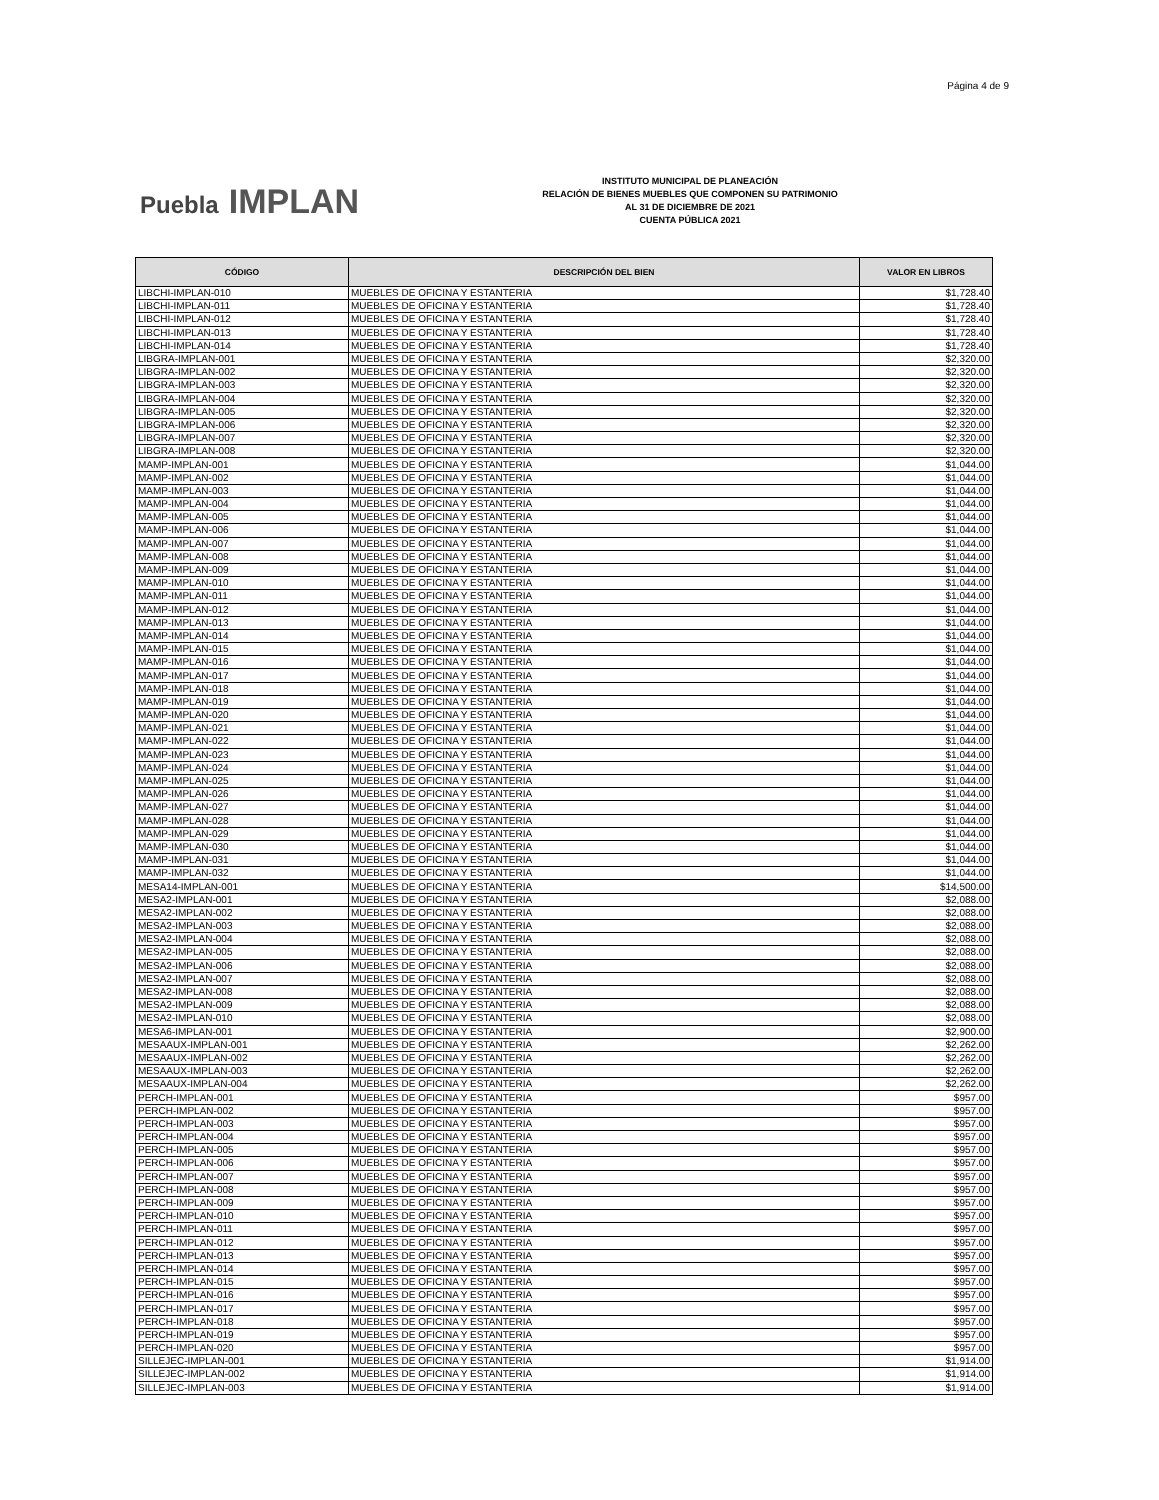Página 4 de 9
Puebla IMPLAN
INSTITUTO MUNICIPAL DE PLANEACIÓN
RELACIÓN DE BIENES MUEBLES QUE COMPONEN SU PATRIMONIO
AL 31 DE DICIEMBRE DE 2021
CUENTA PÚBLICA 2021
| CÓDIGO | DESCRIPCIÓN DEL BIEN | VALOR EN LIBROS |
| --- | --- | --- |
| LIBCHI-IMPLAN-010 | MUEBLES DE OFICINA Y ESTANTERIA | $1,728.40 |
| LIBCHI-IMPLAN-011 | MUEBLES DE OFICINA Y ESTANTERIA | $1,728.40 |
| LIBCHI-IMPLAN-012 | MUEBLES DE OFICINA Y ESTANTERIA | $1,728.40 |
| LIBCHI-IMPLAN-013 | MUEBLES DE OFICINA Y ESTANTERIA | $1,728.40 |
| LIBCHI-IMPLAN-014 | MUEBLES DE OFICINA Y ESTANTERIA | $1,728.40 |
| LIBGRA-IMPLAN-001 | MUEBLES DE OFICINA Y ESTANTERIA | $2,320.00 |
| LIBGRA-IMPLAN-002 | MUEBLES DE OFICINA Y ESTANTERIA | $2,320.00 |
| LIBGRA-IMPLAN-003 | MUEBLES DE OFICINA Y ESTANTERIA | $2,320.00 |
| LIBGRA-IMPLAN-004 | MUEBLES DE OFICINA Y ESTANTERIA | $2,320.00 |
| LIBGRA-IMPLAN-005 | MUEBLES DE OFICINA Y ESTANTERIA | $2,320.00 |
| LIBGRA-IMPLAN-006 | MUEBLES DE OFICINA Y ESTANTERIA | $2,320.00 |
| LIBGRA-IMPLAN-007 | MUEBLES DE OFICINA Y ESTANTERIA | $2,320.00 |
| LIBGRA-IMPLAN-008 | MUEBLES DE OFICINA Y ESTANTERIA | $2,320.00 |
| MAMP-IMPLAN-001 | MUEBLES DE OFICINA Y ESTANTERIA | $1,044.00 |
| MAMP-IMPLAN-002 | MUEBLES DE OFICINA Y ESTANTERIA | $1,044.00 |
| MAMP-IMPLAN-003 | MUEBLES DE OFICINA Y ESTANTERIA | $1,044.00 |
| MAMP-IMPLAN-004 | MUEBLES DE OFICINA Y ESTANTERIA | $1,044.00 |
| MAMP-IMPLAN-005 | MUEBLES DE OFICINA Y ESTANTERIA | $1,044.00 |
| MAMP-IMPLAN-006 | MUEBLES DE OFICINA Y ESTANTERIA | $1,044.00 |
| MAMP-IMPLAN-007 | MUEBLES DE OFICINA Y ESTANTERIA | $1,044.00 |
| MAMP-IMPLAN-008 | MUEBLES DE OFICINA Y ESTANTERIA | $1,044.00 |
| MAMP-IMPLAN-009 | MUEBLES DE OFICINA Y ESTANTERIA | $1,044.00 |
| MAMP-IMPLAN-010 | MUEBLES DE OFICINA Y ESTANTERIA | $1,044.00 |
| MAMP-IMPLAN-011 | MUEBLES DE OFICINA Y ESTANTERIA | $1,044.00 |
| MAMP-IMPLAN-012 | MUEBLES DE OFICINA Y ESTANTERIA | $1,044.00 |
| MAMP-IMPLAN-013 | MUEBLES DE OFICINA Y ESTANTERIA | $1,044.00 |
| MAMP-IMPLAN-014 | MUEBLES DE OFICINA Y ESTANTERIA | $1,044.00 |
| MAMP-IMPLAN-015 | MUEBLES DE OFICINA Y ESTANTERIA | $1,044.00 |
| MAMP-IMPLAN-016 | MUEBLES DE OFICINA Y ESTANTERIA | $1,044.00 |
| MAMP-IMPLAN-017 | MUEBLES DE OFICINA Y ESTANTERIA | $1,044.00 |
| MAMP-IMPLAN-018 | MUEBLES DE OFICINA Y ESTANTERIA | $1,044.00 |
| MAMP-IMPLAN-019 | MUEBLES DE OFICINA Y ESTANTERIA | $1,044.00 |
| MAMP-IMPLAN-020 | MUEBLES DE OFICINA Y ESTANTERIA | $1,044.00 |
| MAMP-IMPLAN-021 | MUEBLES DE OFICINA Y ESTANTERIA | $1,044.00 |
| MAMP-IMPLAN-022 | MUEBLES DE OFICINA Y ESTANTERIA | $1,044.00 |
| MAMP-IMPLAN-023 | MUEBLES DE OFICINA Y ESTANTERIA | $1,044.00 |
| MAMP-IMPLAN-024 | MUEBLES DE OFICINA Y ESTANTERIA | $1,044.00 |
| MAMP-IMPLAN-025 | MUEBLES DE OFICINA Y ESTANTERIA | $1,044.00 |
| MAMP-IMPLAN-026 | MUEBLES DE OFICINA Y ESTANTERIA | $1,044.00 |
| MAMP-IMPLAN-027 | MUEBLES DE OFICINA Y ESTANTERIA | $1,044.00 |
| MAMP-IMPLAN-028 | MUEBLES DE OFICINA Y ESTANTERIA | $1,044.00 |
| MAMP-IMPLAN-029 | MUEBLES DE OFICINA Y ESTANTERIA | $1,044.00 |
| MAMP-IMPLAN-030 | MUEBLES DE OFICINA Y ESTANTERIA | $1,044.00 |
| MAMP-IMPLAN-031 | MUEBLES DE OFICINA Y ESTANTERIA | $1,044.00 |
| MAMP-IMPLAN-032 | MUEBLES DE OFICINA Y ESTANTERIA | $1,044.00 |
| MESA14-IMPLAN-001 | MUEBLES DE OFICINA Y ESTANTERIA | $14,500.00 |
| MESA2-IMPLAN-001 | MUEBLES DE OFICINA Y ESTANTERIA | $2,088.00 |
| MESA2-IMPLAN-002 | MUEBLES DE OFICINA Y ESTANTERIA | $2,088.00 |
| MESA2-IMPLAN-003 | MUEBLES DE OFICINA Y ESTANTERIA | $2,088.00 |
| MESA2-IMPLAN-004 | MUEBLES DE OFICINA Y ESTANTERIA | $2,088.00 |
| MESA2-IMPLAN-005 | MUEBLES DE OFICINA Y ESTANTERIA | $2,088.00 |
| MESA2-IMPLAN-006 | MUEBLES DE OFICINA Y ESTANTERIA | $2,088.00 |
| MESA2-IMPLAN-007 | MUEBLES DE OFICINA Y ESTANTERIA | $2,088.00 |
| MESA2-IMPLAN-008 | MUEBLES DE OFICINA Y ESTANTERIA | $2,088.00 |
| MESA2-IMPLAN-009 | MUEBLES DE OFICINA Y ESTANTERIA | $2,088.00 |
| MESA2-IMPLAN-010 | MUEBLES DE OFICINA Y ESTANTERIA | $2,088.00 |
| MESA6-IMPLAN-001 | MUEBLES DE OFICINA Y ESTANTERIA | $2,900.00 |
| MESAAUX-IMPLAN-001 | MUEBLES DE OFICINA Y ESTANTERIA | $2,262.00 |
| MESAAUX-IMPLAN-002 | MUEBLES DE OFICINA Y ESTANTERIA | $2,262.00 |
| MESAAUX-IMPLAN-003 | MUEBLES DE OFICINA Y ESTANTERIA | $2,262.00 |
| MESAAUX-IMPLAN-004 | MUEBLES DE OFICINA Y ESTANTERIA | $2,262.00 |
| PERCH-IMPLAN-001 | MUEBLES DE OFICINA Y ESTANTERIA | $957.00 |
| PERCH-IMPLAN-002 | MUEBLES DE OFICINA Y ESTANTERIA | $957.00 |
| PERCH-IMPLAN-003 | MUEBLES DE OFICINA Y ESTANTERIA | $957.00 |
| PERCH-IMPLAN-004 | MUEBLES DE OFICINA Y ESTANTERIA | $957.00 |
| PERCH-IMPLAN-005 | MUEBLES DE OFICINA Y ESTANTERIA | $957.00 |
| PERCH-IMPLAN-006 | MUEBLES DE OFICINA Y ESTANTERIA | $957.00 |
| PERCH-IMPLAN-007 | MUEBLES DE OFICINA Y ESTANTERIA | $957.00 |
| PERCH-IMPLAN-008 | MUEBLES DE OFICINA Y ESTANTERIA | $957.00 |
| PERCH-IMPLAN-009 | MUEBLES DE OFICINA Y ESTANTERIA | $957.00 |
| PERCH-IMPLAN-010 | MUEBLES DE OFICINA Y ESTANTERIA | $957.00 |
| PERCH-IMPLAN-011 | MUEBLES DE OFICINA Y ESTANTERIA | $957.00 |
| PERCH-IMPLAN-012 | MUEBLES DE OFICINA Y ESTANTERIA | $957.00 |
| PERCH-IMPLAN-013 | MUEBLES DE OFICINA Y ESTANTERIA | $957.00 |
| PERCH-IMPLAN-014 | MUEBLES DE OFICINA Y ESTANTERIA | $957.00 |
| PERCH-IMPLAN-015 | MUEBLES DE OFICINA Y ESTANTERIA | $957.00 |
| PERCH-IMPLAN-016 | MUEBLES DE OFICINA Y ESTANTERIA | $957.00 |
| PERCH-IMPLAN-017 | MUEBLES DE OFICINA Y ESTANTERIA | $957.00 |
| PERCH-IMPLAN-018 | MUEBLES DE OFICINA Y ESTANTERIA | $957.00 |
| PERCH-IMPLAN-019 | MUEBLES DE OFICINA Y ESTANTERIA | $957.00 |
| PERCH-IMPLAN-020 | MUEBLES DE OFICINA Y ESTANTERIA | $957.00 |
| SILLEJEC-IMPLAN-001 | MUEBLES DE OFICINA Y ESTANTERIA | $1,914.00 |
| SILLEJEC-IMPLAN-002 | MUEBLES DE OFICINA Y ESTANTERIA | $1,914.00 |
| SILLEJEC-IMPLAN-003 | MUEBLES DE OFICINA Y ESTANTERIA | $1,914.00 |